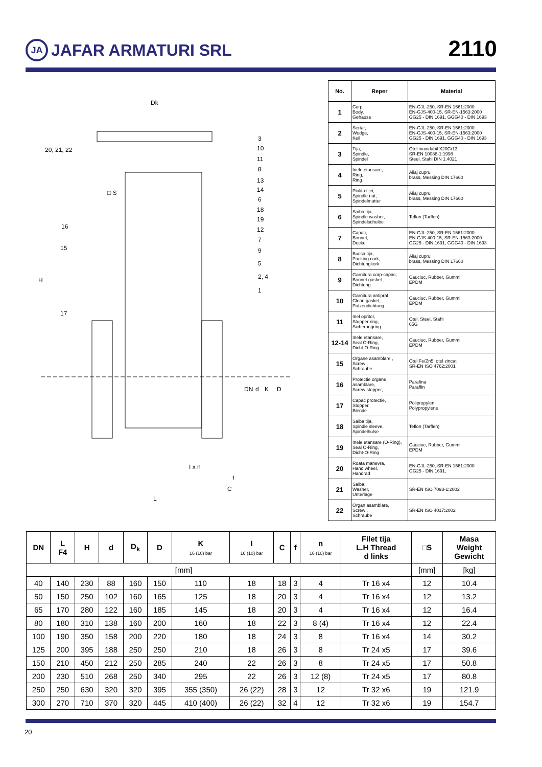JA JAFAR ARMATURI SRL
2110
Dk
20, 21, 22
□ S
16
15
17
H
3
10
11
8
13
14
6
18
19
12
7
9
5
2, 4
1
DN
d
K
D
I x n
f
C
L
| No. | Reper | Material |
| --- | --- | --- |
| 1 | Corp, Body, Gehäuse | EN-GJL-250, SR-EN 1561:2000 EN-GJS-400-15, SR-EN-1563:2000 GG25 - DIN 1691, GGG40 - DIN 1693 |
| 2 | Sertar, Wedge, Keil | EN-GJL-250, SR-EN 1561:2000 EN-GJS-400-15, SR-EN-1563:2000 GG25 - DIN 1691, GGG40 - DIN 1693 |
| 3 | Tija, Spindle, Spindel | Otel inoxidabil X20Cr13 SR-EN 10088-1:1998 Steel, Stahl DIN 1.4021 |
| 4 | Inele etansare, Ring, Ring | Aliaj cupru brass, Messing DIN 17660 |
| 5 | Piulita tijei, Spindle nut, Spindelmutter | Aliaj cupru brass, Messing DIN 17660 |
| 6 | Saiba tija, Spindle washer, Spindelscheibe | Teflon (Tarflen) |
| 7 | Capac, Bonnet, Deckel | EN-GJL-250, SR-EN 1561:2000 EN-GJS-400-15, SR-EN-1563:2000 GG25 - DIN 1691, GGG40 - DIN 1693 |
| 8 | Bucsa tija, Packing cork, Dichtungkork | Aliaj cupru brass, Messing DIN 17660 |
| 9 | Garnitura corp-capac, Bonnet gasket , Dichtung | Cauciuc, Rubber, Gummi EPDM |
| 10 | Garnitura antipraf, Clean gasket, Putzendichtung | Cauciuc, Rubber, Gummi EPDM |
| 11 | Inel opritor, Stopper ring, Sicherungring | Otel, Steel, Stahl 65G |
| 12-14 | Inele etansare, Seal O-Ring, Dicht-O-Ring | Cauciuc, Rubber, Gummi EPDM |
| 15 | Organe asamblare , Screw , Schraube | Otel Fe/Zn5, otel zincat SR-EN ISO 4762:2001 |
| 16 | Protectie organe asamblare, Screw stopper, | Parafina Paraffin |
| 17 | Capac protectie, Stopper, Blende | Polipropylen Polypropylene |
| 18 | Saiba tija, Spindle sleeve, Spindelhulse | Teflon (Tarflen) |
| 19 | Inele etansare (O-Ring), Seal O-Ring, Dicht-O-Ring | Cauciuc, Rubber, Gummi EPDM |
| 20 | Roata manevra, Hand wheel, Handrad | EN-GJL-250, SR-EN 1561:2000 GG25 - DIN 1691, |
| 21 | Saiba, Washer, Unterlage | SR-EN ISO 7093-1:2002 |
| 22 | Organ asamblare, Screw , Schraube | SR-EN ISO 4017:2002 |
| DN | L F4 | H | d | D<sub>k</sub> | D | K 16 (10) bar | I 16 (10) bar | C | f | n 16 (10) bar | Filet tija L.H Thread d links | □S | Masa Weight Gewicht |
| --- | --- | --- | --- | --- | --- | --- | --- | --- | --- | --- | --- | --- | --- |
| [mm] | | | | | | | | | | | | [mm] | [kg] |
| 40 | 140 | 230 | 88 | 160 | 150 | 110 | 18 | 18 | 3 | 4 | Tr 16 x4 | 12 | 10.4 |
| 50 | 150 | 250 | 102 | 160 | 165 | 125 | 18 | 20 | 3 | 4 | Tr 16 x4 | 12 | 13.2 |
| 65 | 170 | 280 | 122 | 160 | 185 | 145 | 18 | 20 | 3 | 4 | Tr 16 x4 | 12 | 16.4 |
| 80 | 180 | 310 | 138 | 160 | 200 | 160 | 18 | 22 | 3 | 8 (4) | Tr 16 x4 | 12 | 22.4 |
| 100 | 190 | 350 | 158 | 200 | 220 | 180 | 18 | 24 | 3 | 8 | Tr 16 x4 | 14 | 30.2 |
| 125 | 200 | 395 | 188 | 250 | 250 | 210 | 18 | 26 | 3 | 8 | Tr 24 x5 | 17 | 39.6 |
| 150 | 210 | 450 | 212 | 250 | 285 | 240 | 22 | 26 | 3 | 8 | Tr 24 x5 | 17 | 50.8 |
| 200 | 230 | 510 | 268 | 250 | 340 | 295 | 22 | 26 | 3 | 12 (8) | Tr 24 x5 | 17 | 80.8 |
| 250 | 250 | 630 | 320 | 320 | 395 | 355 (350) | 26 (22) | 28 | 3 | 12 | Tr 32 x6 | 19 | 121.9 |
| 300 | 270 | 710 | 370 | 320 | 445 | 410 (400) | 26 (22) | 32 | 4 | 12 | Tr 32 x6 | 19 | 154.7 |
20